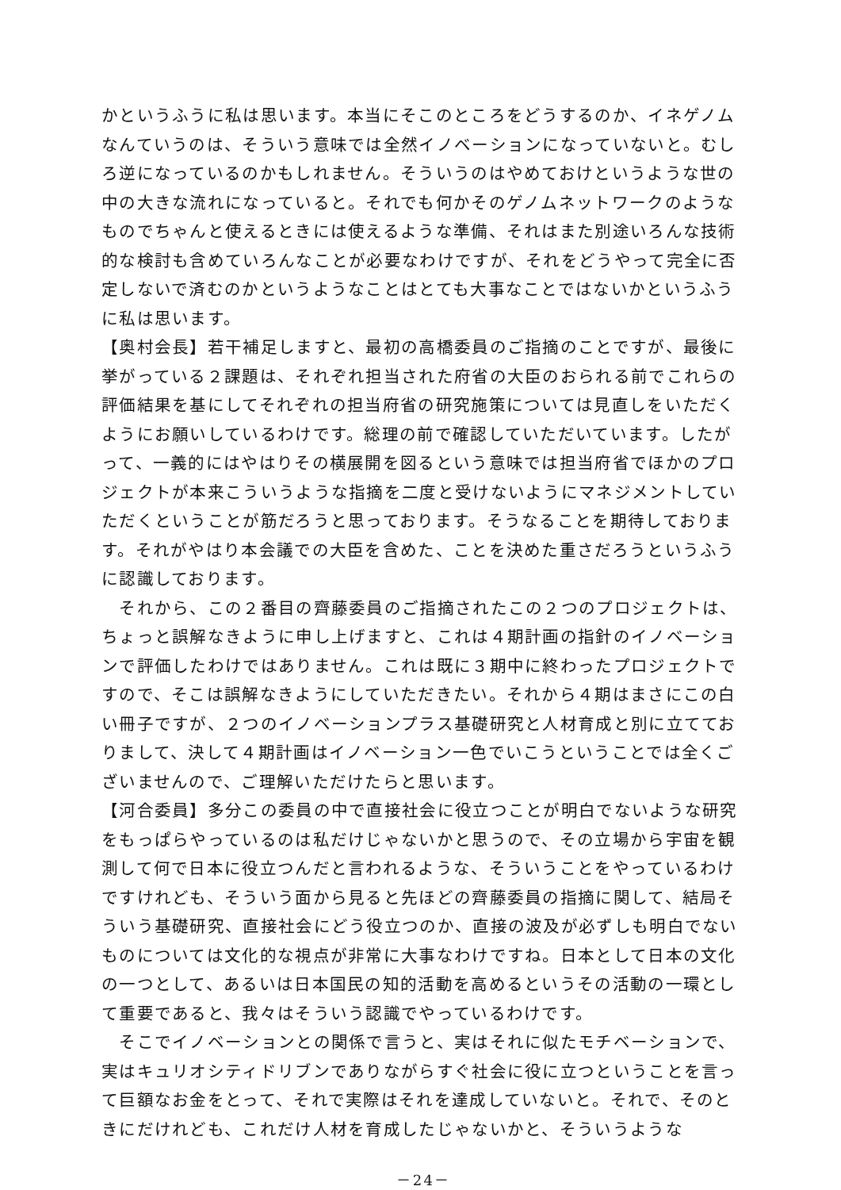かというふうに私は思います。本当にそこのところをどうするのか、イネゲノムなんていうのは、そういう意味では全然イノベーションになっていないと。むしろ逆になっているのかもしれません。そういうのはやめておけというような世の中の大きな流れになっていると。それでも何かそのゲノムネットワークのようなものでちゃんと使えるときには使えるような準備、それはまた別途いろんな技術的な検討も含めていろんなことが必要なわけですが、それをどうやって完全に否定しないで済むのかというようなことはとても大事なことではないかというふうに私は思います。
【奥村会長】若干補足しますと、最初の高橋委員のご指摘のことですが、最後に挙がっている２課題は、それぞれ担当された府省の大臣のおられる前でこれらの評価結果を基にしてそれぞれの担当府省の研究施策については見直しをいただくようにお願いしているわけです。総理の前で確認していただいています。したがって、一義的にはやはりその横展開を図るという意味では担当府省でほかのプロジェクトが本来こういうような指摘を二度と受けないようにマネジメントしていただくということが筋だろうと思っております。そうなることを期待しております。それがやはり本会議での大臣を含めた、ことを決めた重さだろうというふうに認識しております。
　それから、この２番目の齊藤委員のご指摘されたこの２つのプロジェクトは、ちょっと誤解なきように申し上げますと、これは４期計画の指針のイノベーションで評価したわけではありません。これは既に３期中に終わったプロジェクトですので、そこは誤解なきようにしていただきたい。それから４期はまさにこの白い冊子ですが、２つのイノベーションプラス基礎研究と人材育成と別に立てておりまして、決して４期計画はイノベーション一色でいこうということでは全くございませんので、ご理解いただけたらと思います。
【河合委員】多分この委員の中で直接社会に役立つことが明白でないような研究をもっぱらやっているのは私だけじゃないかと思うので、その立場から宇宙を観測して何で日本に役立つんだと言われるような、そういうことをやっているわけですけれども、そういう面から見ると先ほどの齊藤委員の指摘に関して、結局そういう基礎研究、直接社会にどう役立つのか、直接の波及が必ずしも明白でないものについては文化的な視点が非常に大事なわけですね。日本として日本の文化の一つとして、あるいは日本国民の知的活動を高めるというその活動の一環として重要であると、我々はそういう認識でやっているわけです。
　そこでイノベーションとの関係で言うと、実はそれに似たモチベーションで、実はキュリオシティドリブンでありながらすぐ社会に役に立つということを言って巨額なお金をとって、それで実際はそれを達成していないと。それで、そのときにだけれども、これだけ人材を育成したじゃないかと、そういうような
－24－